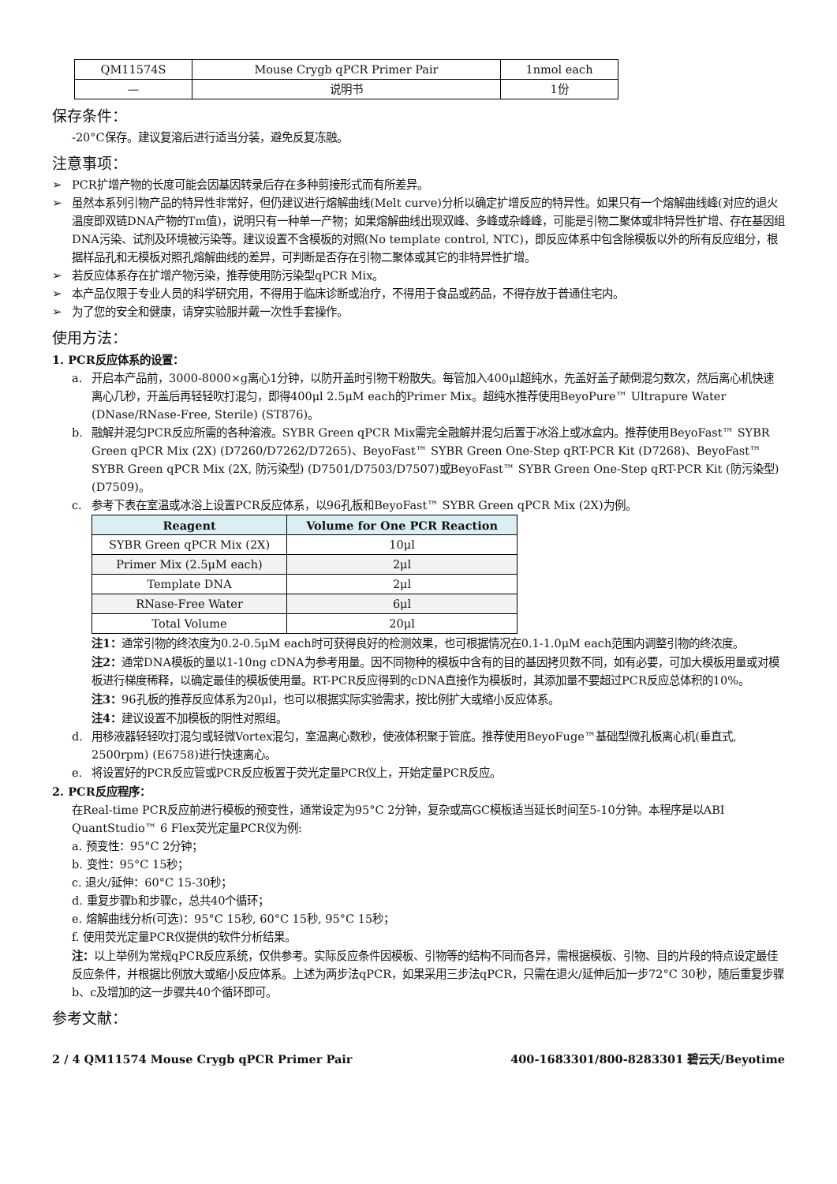| QM11574S | Mouse Crygb qPCR Primer Pair | 1nmol each |
| — | 说明书 | 1份 |
保存条件：
-20°C保存。建议复溶后进行适当分装，避免反复冻融。
注意事项：
➢ PCR扩增产物的长度可能会因基因转录后存在多种剪接形式而有所差异。
➢ 虽然本系列引物产品的特异性非常好，但仍建议进行熔解曲线(Melt curve)分析以确定扩增反应的特异性。如果只有一个熔解曲线峰(对应的退火温度即双链DNA产物的Tm值)，说明只有一种单一产物；如果熔解曲线出现双峰、多峰或杂峰峰，可能是引物二聚体或非特异性扩增、存在基因组DNA污染、试剂及环境被污染等。建议设置不含模板的对照(No template control, NTC)，即反应体系中包含除模板以外的所有反应组分，根据样品孔和无模板对照孔熔解曲线的差异，可判断是否存在引物二聚体或其它的非特异性扩增。
➢ 若反应体系存在扩增产物污染，推荐使用防污染型qPCR Mix。
➢ 本产品仅限于专业人员的科学研究用，不得用于临床诊断或治疗，不得用于食品或药品，不得存放于普通住宅内。
➢ 为了您的安全和健康，请穿实验服并戴一次性手套操作。
使用方法：
1. PCR反应体系的设置：
a. 开启本产品前，3000-8000×g离心1分钟，以防开盖时引物干粉散失。每管加入400μl超纯水，先盖好盖子颠倒混匀数次，然后离心机快速离心几秒，开盖后再轻轻吹打混匀，即得400μl 2.5μM each的Primer Mix。超纯水推荐使用BeyoPure™ Ultrapure Water (DNase/RNase-Free, Sterile) (ST876)。
b. 融解并混匀PCR反应所需的各种溶液。SYBR Green qPCR Mix需完全融解并混匀后置于冰浴上或冰盒内。推荐使用BeyoFast™ SYBR Green qPCR Mix (2X) (D7260/D7262/D7265)、BeyoFast™ SYBR Green One-Step qRT-PCR Kit (D7268)、BeyoFast™ SYBR Green qPCR Mix (2X, 防污染型) (D7501/D7503/D7507)或BeyoFast™ SYBR Green One-Step qRT-PCR Kit (防污染型) (D7509)。
c. 参考下表在室温或冰浴上设置PCR反应体系，以96孔板和BeyoFast™ SYBR Green qPCR Mix (2X)为例。
| Reagent | Volume for One PCR Reaction |
| --- | --- |
| SYBR Green qPCR Mix (2X) | 10μl |
| Primer Mix (2.5μM each) | 2μl |
| Template DNA | 2μl |
| RNase-Free Water | 6μl |
| Total Volume | 20μl |
注1：通常引物的终浓度为0.2-0.5μM each时可获得良好的检测效果，也可根据情况在0.1-1.0μM each范围内调整引物的终浓度。
注2：通常DNA模板的量以1-10ng cDNA为参考用量。因不同物种的模板中含有的目的基因拷贝数不同，如有必要，可加大模板用量或对模板进行梯度稀释，以确定最佳的模板使用量。RT-PCR反应得到的cDNA直接作为模板时，其添加量不要超过PCR反应总体积的10%。
注3：96孔板的推荐反应体系为20μl，也可以根据实际实验需求，按比例扩大或缩小反应体系。
注4：建议设置不加模板的阴性对照组。
d. 用移液器轻轻吹打混匀或轻微Vortex混匀，室温离心数秒，使液体积聚于管底。推荐使用BeyoFuge™基础型微孔板离心机(垂直式, 2500rpm) (E6758)进行快速离心。
e. 将设置好的PCR反应管或PCR反应板置于荧光定量PCR仪上，开始定量PCR反应。
2. PCR反应程序：
在Real-time PCR反应前进行模板的预变性，通常设定为95°C 2分钟，复杂或高GC模板适当延长时间至5-10分钟。本程序是以ABI QuantStudio™ 6 Flex荧光定量PCR仪为例:
a. 预变性：95°C 2分钟；
b. 变性：95°C 15秒；
c. 退火/延伸：60°C 15-30秒；
d. 重复步骤b和步骤c，总共40个循环；
e. 熔解曲线分析(可选)：95°C 15秒, 60°C 15秒, 95°C 15秒；
f. 使用荧光定量PCR仪提供的软件分析结果。
注：以上举例为常规qPCR反应系统，仅供参考。实际反应条件因模板、引物等的结构不同而各异，需根据模板、引物、目的片段的特点设定最佳反应条件，并根据比例放大或缩小反应体系。上述为两步法qPCR，如果采用三步法qPCR，只需在退火/延伸后加一步72°C 30秒，随后重复步骤b、c及增加的这一步骤共40个循环即可。
参考文献：
2 / 4 QM11574 Mouse Crygb qPCR Primer Pair 400-1683301/800-8283301 碧云天/Beyotime